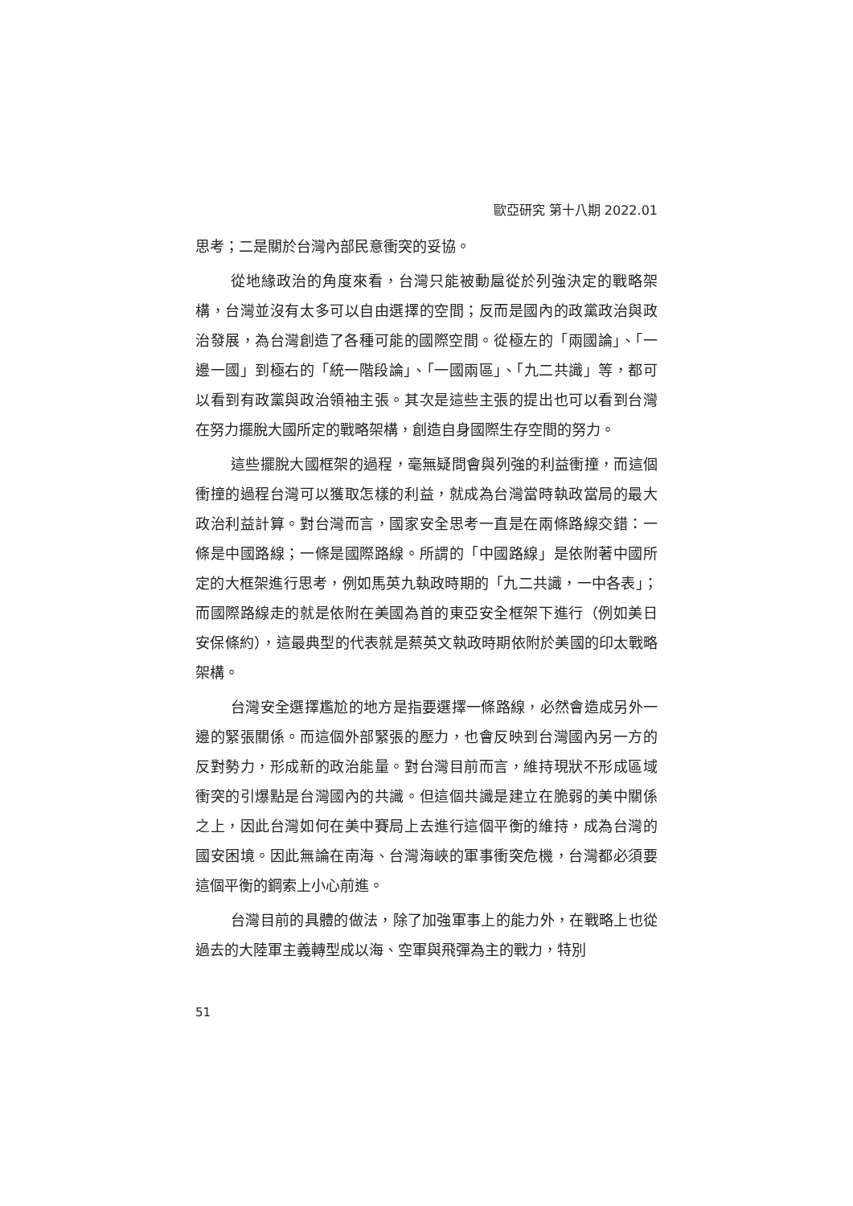歐亞研究 第十八期 2022.01
思考；二是關於台灣內部民意衝突的妥協。
從地緣政治的角度來看，台灣只能被動扈從於列強決定的戰略架構，台灣並沒有太多可以自由選擇的空間；反而是國內的政黨政治與政治發展，為台灣創造了各種可能的國際空間。從極左的「兩國論」、「一邊一國」到極右的「統一階段論」、「一國兩區」、「九二共識」等，都可以看到有政黨與政治領袖主張。其次是這些主張的提出也可以看到台灣在努力擺脫大國所定的戰略架構，創造自身國際生存空間的努力。
這些擺脫大國框架的過程，毫無疑問會與列強的利益衝撞，而這個衝撞的過程台灣可以獲取怎樣的利益，就成為台灣當時執政當局的最大政治利益計算。對台灣而言，國家安全思考一直是在兩條路線交錯：一條是中國路線；一條是國際路線。所謂的「中國路線」是依附著中國所定的大框架進行思考，例如馬英九執政時期的「九二共識，一中各表」；而國際路線走的就是依附在美國為首的東亞安全框架下進行（例如美日安保條約），這最典型的代表就是蔡英文執政時期依附於美國的印太戰略架構。
台灣安全選擇尷尬的地方是指要選擇一條路線，必然會造成另外一邊的緊張關係。而這個外部緊張的壓力，也會反映到台灣國內另一方的反對勢力，形成新的政治能量。對台灣目前而言，維持現狀不形成區域衝突的引爆點是台灣國內的共識。但這個共識是建立在脆弱的美中關係之上，因此台灣如何在美中賽局上去進行這個平衡的維持，成為台灣的國安困境。因此無論在南海、台灣海峽的軍事衝突危機，台灣都必須要這個平衡的鋼索上小心前進。
台灣目前的具體的做法，除了加強軍事上的能力外，在戰略上也從過去的大陸軍主義轉型成以海、空軍與飛彈為主的戰力，特別
51